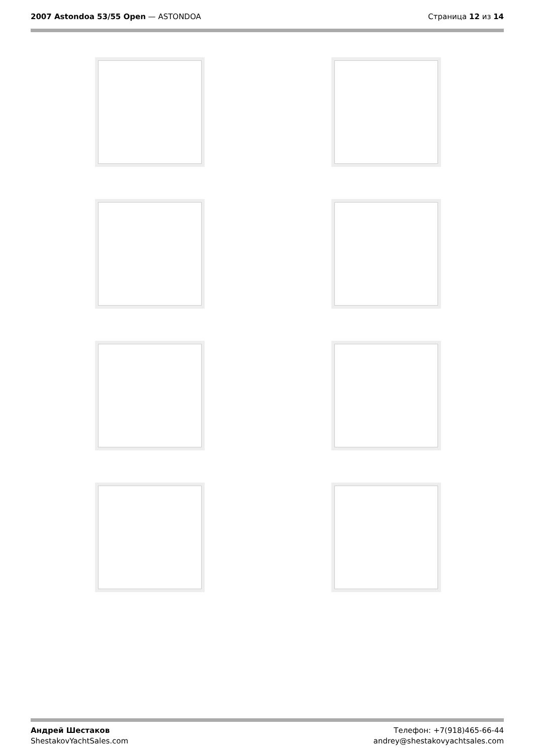2007 Astondoa 53/55 Open — ASTONDOA
Страница 12 из 14
Андрей Шестаков
ShestakovYachtSales.com
Телефон: +7(918)465-66-44
andrey@shestakovyachtsales.com